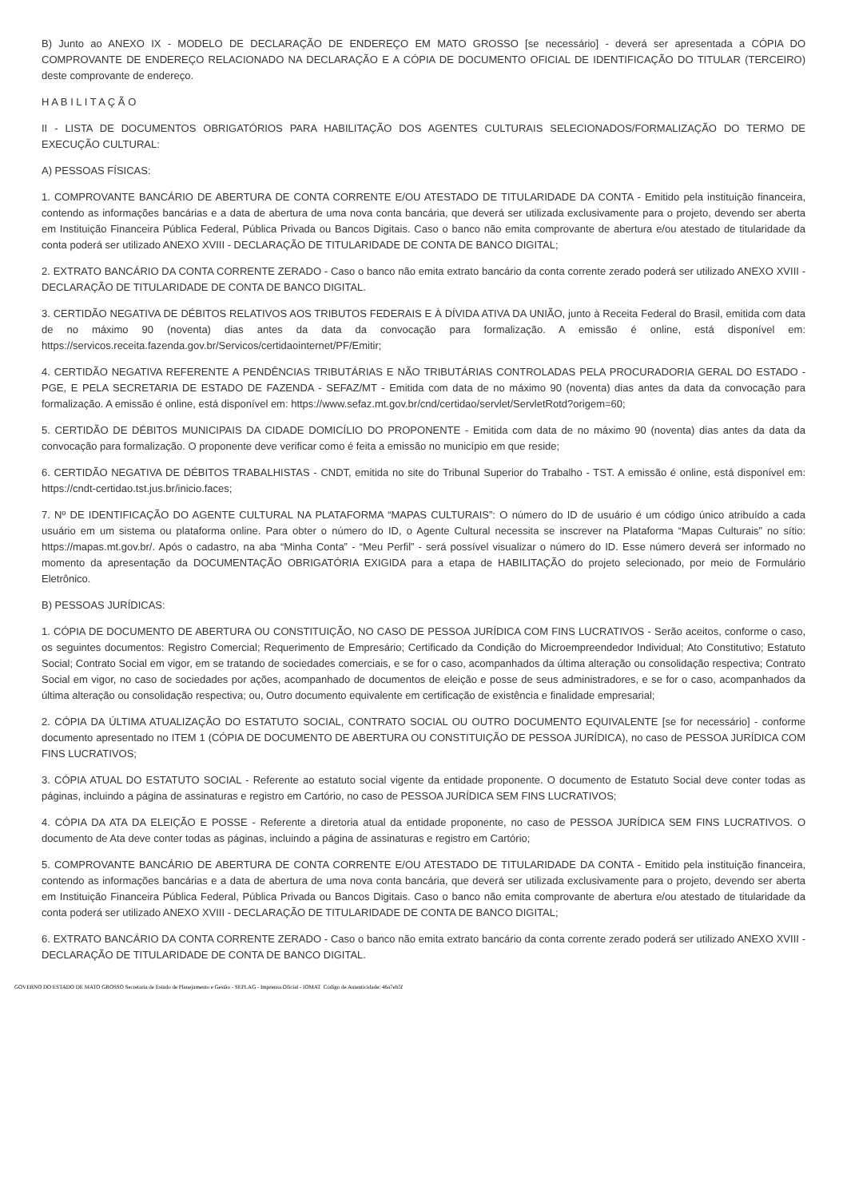B) Junto ao ANEXO IX - MODELO DE DECLARAÇÃO DE ENDEREÇO EM MATO GROSSO [se necessário] - deverá ser apresentada a CÓPIA DO COMPROVANTE DE ENDEREÇO RELACIONADO NA DECLARAÇÃO E A CÓPIA DE DOCUMENTO OFICIAL DE IDENTIFICAÇÃO DO TITULAR (TERCEIRO) deste comprovante de endereço.
H A B I L I T A Ç Ã O
II - LISTA DE DOCUMENTOS OBRIGATÓRIOS PARA HABILITAÇÃO DOS AGENTES CULTURAIS SELECIONADOS/FORMALIZAÇÃO DO TERMO DE EXECUÇÃO CULTURAL:
A) PESSOAS FÍSICAS:
1. COMPROVANTE BANCÁRIO DE ABERTURA DE CONTA CORRENTE E/OU ATESTADO DE TITULARIDADE DA CONTA - Emitido pela instituição financeira, contendo as informações bancárias e a data de abertura de uma nova conta bancária, que deverá ser utilizada exclusivamente para o projeto, devendo ser aberta em Instituição Financeira Pública Federal, Pública Privada ou Bancos Digitais. Caso o banco não emita comprovante de abertura e/ou atestado de titularidade da conta poderá ser utilizado ANEXO XVIII - DECLARAÇÃO DE TITULARIDADE DE CONTA DE BANCO DIGITAL;
2. EXTRATO BANCÁRIO DA CONTA CORRENTE ZERADO - Caso o banco não emita extrato bancário da conta corrente zerado poderá ser utilizado ANEXO XVIII - DECLARAÇÃO DE TITULARIDADE DE CONTA DE BANCO DIGITAL.
3. CERTIDÃO NEGATIVA DE DÉBITOS RELATIVOS AOS TRIBUTOS FEDERAIS E À DÍVIDA ATIVA DA UNIÃO, junto à Receita Federal do Brasil, emitida com data de no máximo 90 (noventa) dias antes da data da convocação para formalização. A emissão é online, está disponível em: https://servicos.receita.fazenda.gov.br/Servicos/certidaointernet/PF/Emitir;
4. CERTIDÃO NEGATIVA REFERENTE A PENDÊNCIAS TRIBUTÁRIAS E NÃO TRIBUTÁRIAS CONTROLADAS PELA PROCURADORIA GERAL DO ESTADO - PGE, E PELA SECRETARIA DE ESTADO DE FAZENDA - SEFAZ/MT - Emitida com data de no máximo 90 (noventa) dias antes da data da convocação para formalização. A emissão é online, está disponível em: https://www.sefaz.mt.gov.br/cnd/certidao/servlet/ServletRotd?origem=60;
5. CERTIDÃO DE DÉBITOS MUNICIPAIS DA CIDADE DOMICÍLIO DO PROPONENTE - Emitida com data de no máximo 90 (noventa) dias antes da data da convocação para formalização. O proponente deve verificar como é feita a emissão no município em que reside;
6. CERTIDÃO NEGATIVA DE DÉBITOS TRABALHISTAS - CNDT, emitida no site do Tribunal Superior do Trabalho - TST. A emissão é online, está disponível em: https://cndt-certidao.tst.jus.br/inicio.faces;
7. Nº DE IDENTIFICAÇÃO DO AGENTE CULTURAL NA PLATAFORMA “MAPAS CULTURAIS”: O número do ID de usuário é um código único atribuído a cada usuário em um sistema ou plataforma online. Para obter o número do ID, o Agente Cultural necessita se inscrever na Plataforma “Mapas Culturais” no sítio: https://mapas.mt.gov.br/. Após o cadastro, na aba “Minha Conta” - “Meu Perfil” - será possível visualizar o número do ID. Esse número deverá ser informado no momento da apresentação da DOCUMENTAÇÃO OBRIGATÓRIA EXIGIDA para a etapa de HABILITAÇÃO do projeto selecionado, por meio de Formulário Eletrônico.
B) PESSOAS JURÍDICAS:
1. CÓPIA DE DOCUMENTO DE ABERTURA OU CONSTITUIÇÃO, NO CASO DE PESSOA JURÍDICA COM FINS LUCRATIVOS - Serão aceitos, conforme o caso, os seguintes documentos: Registro Comercial; Requerimento de Empresário; Certificado da Condição do Microempreendedor Individual; Ato Constitutivo; Estatuto Social; Contrato Social em vigor, em se tratando de sociedades comerciais, e se for o caso, acompanhados da última alteração ou consolidação respectiva; Contrato Social em vigor, no caso de sociedades por ações, acompanhado de documentos de eleição e posse de seus administradores, e se for o caso, acompanhados da última alteração ou consolidação respectiva; ou, Outro documento equivalente em certificação de existência e finalidade empresarial;
2. CÓPIA DA ÚLTIMA ATUALIZAÇÃO DO ESTATUTO SOCIAL, CONTRATO SOCIAL OU OUTRO DOCUMENTO EQUIVALENTE [se for necessário] - conforme documento apresentado no ITEM 1 (CÓPIA DE DOCUMENTO DE ABERTURA OU CONSTITUIÇÃO DE PESSOA JURÍDICA), no caso de PESSOA JURÍDICA COM FINS LUCRATIVOS;
3. CÓPIA ATUAL DO ESTATUTO SOCIAL - Referente ao estatuto social vigente da entidade proponente. O documento de Estatuto Social deve conter todas as páginas, incluindo a página de assinaturas e registro em Cartório, no caso de PESSOA JURÍDICA SEM FINS LUCRATIVOS;
4. CÓPIA DA ATA DA ELEIÇÃO E POSSE - Referente a diretoria atual da entidade proponente, no caso de PESSOA JURÍDICA SEM FINS LUCRATIVOS. O documento de Ata deve conter todas as páginas, incluindo a página de assinaturas e registro em Cartório;
5. COMPROVANTE BANCÁRIO DE ABERTURA DE CONTA CORRENTE E/OU ATESTADO DE TITULARIDADE DA CONTA - Emitido pela instituição financeira, contendo as informações bancárias e a data de abertura de uma nova conta bancária, que deverá ser utilizada exclusivamente para o projeto, devendo ser aberta em Instituição Financeira Pública Federal, Pública Privada ou Bancos Digitais. Caso o banco não emita comprovante de abertura e/ou atestado de titularidade da conta poderá ser utilizado ANEXO XVIII - DECLARAÇÃO DE TITULARIDADE DE CONTA DE BANCO DIGITAL;
6. EXTRATO BANCÁRIO DA CONTA CORRENTE ZERADO - Caso o banco não emita extrato bancário da conta corrente zerado poderá ser utilizado ANEXO XVIII - DECLARAÇÃO DE TITULARIDADE DE CONTA DE BANCO DIGITAL.
GOVERNO DO ESTADO DE MATO GROSSO Secretaria de Estado de Planejamento e Gestão - SEPLAG - Imprensa Oficial - IOMAT Código de Autenticidade: 46a7eb5f